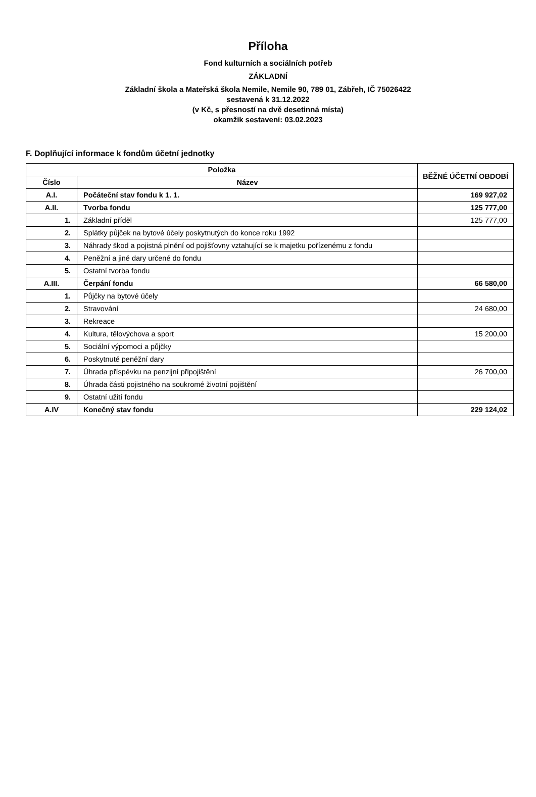Příloha
Fond kulturních a sociálních potřeb
ZÁKLADNÍ
Základní škola a Mateřská škola Nemile, Nemile 90, 789 01, Zábřeh, IČ 75026422
sestavená k 31.12.2022
(v Kč, s přesností na dvě desetinná místa)
okamžik sestavení: 03.02.2023
F. Doplňující informace k fondům účetní jednotky
| Položka | | BĚŽNÉ ÚČETNÍ OBDOBÍ |
| --- | --- | --- |
| Číslo | Název | |
| A.I. | Počáteční stav fondu k 1. 1. | 169 927,02 |
| A.II. | Tvorba fondu | 125 777,00 |
| 1. | Základní příděl | 125 777,00 |
| 2. | Splátky půjček na bytové účely poskytnutých do konce roku 1992 | |
| 3. | Náhrady škod a pojistná plnění od pojišťovny vztahující se k majetku pořízenému z fondu | |
| 4. | Peněžní a jiné dary určené do fondu | |
| 5. | Ostatní tvorba fondu | |
| A.III. | Čerpání fondu | 66 580,00 |
| 1. | Půjčky na bytové účely | |
| 2. | Stravování | 24 680,00 |
| 3. | Rekreace | |
| 4. | Kultura, tělovýchova a sport | 15 200,00 |
| 5. | Sociální výpomoci a půjčky | |
| 6. | Poskytnuté peněžní dary | |
| 7. | Úhrada příspěvku na penzijní připojištění | 26 700,00 |
| 8. | Úhrada části pojistného na soukromé životní pojištění | |
| 9. | Ostatní užití fondu | |
| A.IV | Konečný stav fondu | 229 124,02 |